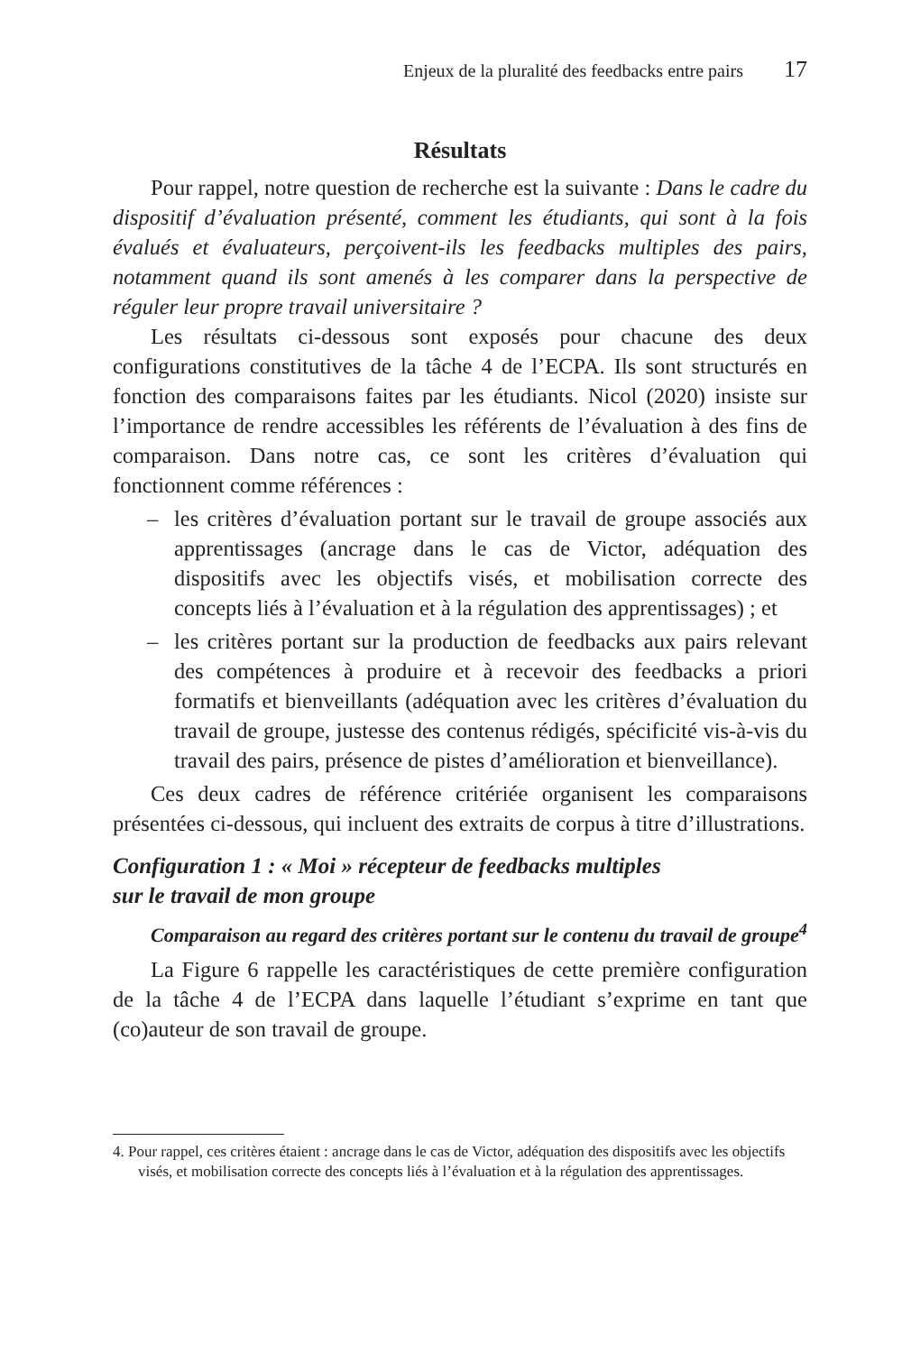Enjeux de la pluralité des feedbacks entre pairs 17
Résultats
Pour rappel, notre question de recherche est la suivante : Dans le cadre du dispositif d’évaluation présenté, comment les étudiants, qui sont à la fois évalués et évaluateurs, perçoivent-ils les feedbacks multiples des pairs, notamment quand ils sont amenés à les comparer dans la perspective de réguler leur propre travail universitaire ?
Les résultats ci-dessous sont exposés pour chacune des deux configurations constitutives de la tâche 4 de l’ECPA. Ils sont structurés en fonction des comparaisons faites par les étudiants. Nicol (2020) insiste sur l’importance de rendre accessibles les référents de l’évaluation à des fins de comparaison. Dans notre cas, ce sont les critères d’évaluation qui fonctionnent comme références :
– les critères d’évaluation portant sur le travail de groupe associés aux apprentissages (ancrage dans le cas de Victor, adéquation des dispositifs avec les objectifs visés, et mobilisation correcte des concepts liés à l’évaluation et à la régulation des apprentissages) ; et
– les critères portant sur la production de feedbacks aux pairs relevant des compétences à produire et à recevoir des feedbacks a priori formatifs et bienveillants (adéquation avec les critères d’évaluation du travail de groupe, justesse des contenus rédigés, spécificité vis-à-vis du travail des pairs, présence de pistes d’amélioration et bienveillance).
Ces deux cadres de référence critériée organisent les comparaisons présentées ci-dessous, qui incluent des extraits de corpus à titre d’illustrations.
Configuration 1 : « Moi » récepteur de feedbacks multiples
sur le travail de mon groupe
Comparaison au regard des critères portant sur le contenu du travail de groupe<sup>4</sup>
La Figure 6 rappelle les caractéristiques de cette première configuration de la tâche 4 de l’ECPA dans laquelle l’étudiant s’exprime en tant que (co)auteur de son travail de groupe.
4. Pour rappel, ces critères étaient : ancrage dans le cas de Victor, adéquation des dispositifs avec les objectifs visés, et mobilisation correcte des concepts liés à l’évaluation et à la régulation des apprentissages.